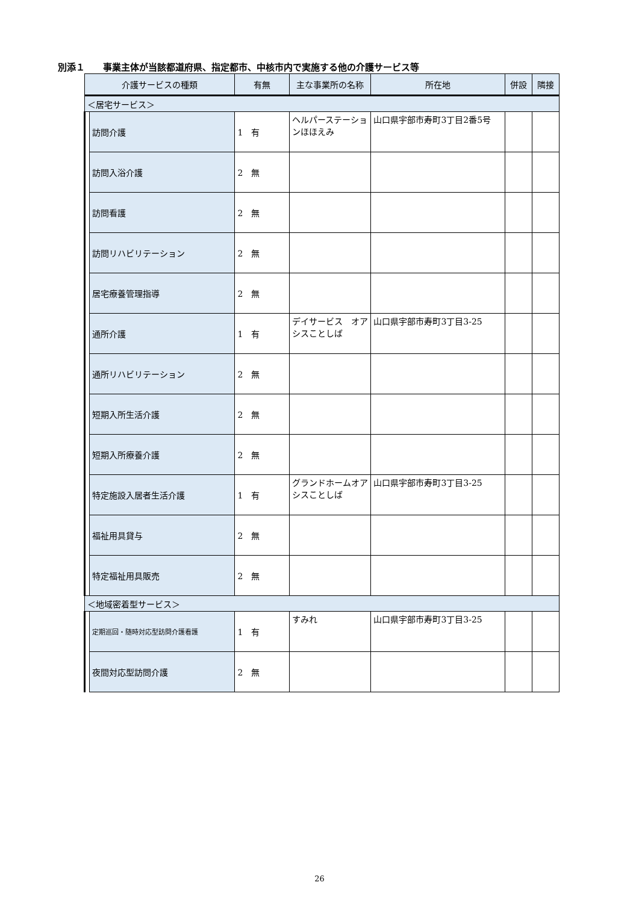別添１　　事業主体が当該都道府県、指定都市、中核市内で実施する他の介護サービス等
| 介護サービスの種類 | | 有無 | 主な事業所の名称 | 所在地 | 併設 | 隣接 |
| --- | --- | --- | --- | --- | --- | --- |
| ＜居宅サービス＞ | | | | | | |
| | 訪問介護 | 1 有 | ヘルパーステーションほほえみ | 山口県宇部市寿町3丁目2番5号 | | |
| | 訪問入浴介護 | 2 無 | | | | |
| | 訪問看護 | 2 無 | | | | |
| | 訪問リハビリテーション | 2 無 | | | | |
| | 居宅療養管理指導 | 2 無 | | | | |
| | 通所介護 | 1 有 | デイサービス オアシスことしば | 山口県宇部市寿町3丁目3-25 | | |
| | 通所リハビリテーション | 2 無 | | | | |
| | 短期入所生活介護 | 2 無 | | | | |
| | 短期入所療養介護 | 2 無 | | | | |
| | 特定施設入居者生活介護 | 1 有 | グランドホームオアシスことしば | 山口県宇部市寿町3丁目3-25 | | |
| | 福祉用具貸与 | 2 無 | | | | |
| | 特定福祉用具販売 | 2 無 | | | | |
| ＜地域密着型サービス＞ | | | | | | |
| | 定期巡回・随時対応型訪問介護看護 | 1 有 | すみれ | 山口県宇部市寿町3丁目3-25 | | |
| | 夜間対応型訪問介護 | 2 無 | | | | |
26